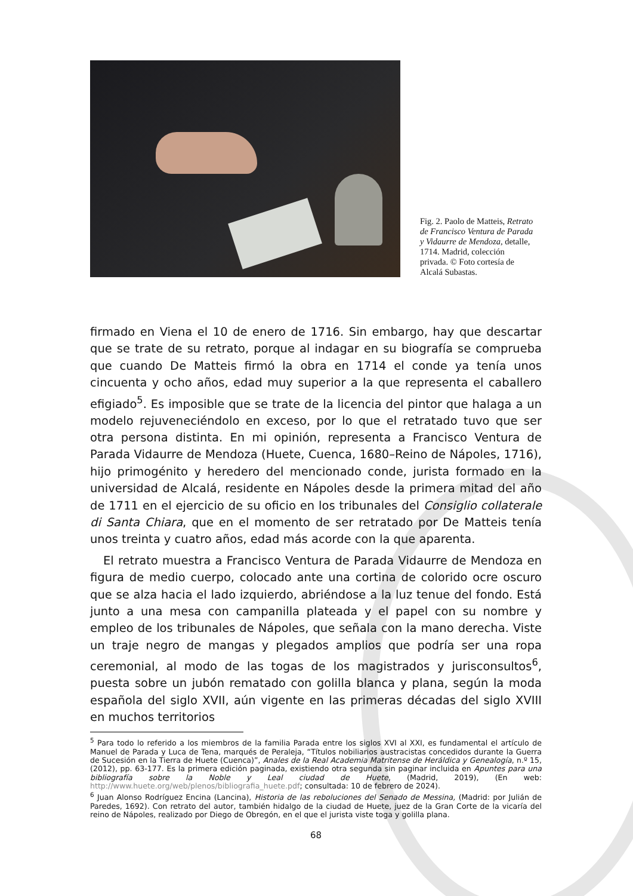Fig. 2. Paolo de Matteis, Retrato de Francisco Ventura de Parada y Vidaurre de Mendoza, detalle, 1714. Madrid, colección privada. © Foto cortesía de Alcalá Subastas.
firmado en Viena el 10 de enero de 1716. Sin embargo, hay que descartar que se trate de su retrato, porque al indagar en su biografía se comprueba que cuando De Matteis firmó la obra en 1714 el conde ya tenía unos cincuenta y ocho años, edad muy superior a la que representa el caballero efigiado<sup>5</sup>. Es imposible que se trate de la licencia del pintor que halaga a un modelo rejuveneciéndolo en exceso, por lo que el retratado tuvo que ser otra persona distinta. En mi opinión, representa a Francisco Ventura de Parada Vidaurre de Mendoza (Huete, Cuenca, 1680–Reino de Nápoles, 1716), hijo primogénito y heredero del mencionado conde, jurista formado en la universidad de Alcalá, residente en Nápoles desde la primera mitad del año de 1711 en el ejercicio de su oficio en los tribunales del Consiglio collaterale di Santa Chiara, que en el momento de ser retratado por De Matteis tenía unos treinta y cuatro años, edad más acorde con la que aparenta.
El retrato muestra a Francisco Ventura de Parada Vidaurre de Mendoza en figura de medio cuerpo, colocado ante una cortina de colorido ocre oscuro que se alza hacia el lado izquierdo, abriéndose a la luz tenue del fondo. Está junto a una mesa con campanilla plateada y el papel con su nombre y empleo de los tribunales de Nápoles, que señala con la mano derecha. Viste un traje negro de mangas y plegados amplios que podría ser una ropa ceremonial, al modo de las togas de los magistrados y jurisconsultos<sup>6</sup>, puesta sobre un jubón rematado con golilla blanca y plana, según la moda española del siglo XVII, aún vigente en las primeras décadas del siglo XVIII en muchos territorios
<sup>5</sup> Para todo lo referido a los miembros de la familia Parada entre los siglos XVI al XXI, es fundamental el artículo de Manuel de Parada y Luca de Tena, marqués de Peraleja, “Títulos nobiliarios austracistas concedidos durante la Guerra de Sucesión en la Tierra de Huete (Cuenca)”, Anales de la Real Academia Matritense de Heráldica y Genealogía, n.º 15, (2012), pp. 63-177. Es la primera edición paginada, existiendo otra segunda sin paginar incluida en Apuntes para una bibliografía sobre la Noble y Leal ciudad de Huete, (Madrid, 2019), (En web: http://www.huete.org/web/plenos/bibliografia_huete.pdf; consultada: 10 de febrero de 2024).
<sup>6</sup> Juan Alonso Rodríguez Encina (Lancina), Historia de las rebolu­ciones del Senado de Messina, (Madrid: por Julián de Paredes, 1692). Con retrato del autor, también hidalgo de la ciudad de Huete, juez de la Gran Corte de la vicaría del reino de Nápoles, realizado por Diego de Obregón, en el que el jurista viste toga y golilla plana.
68